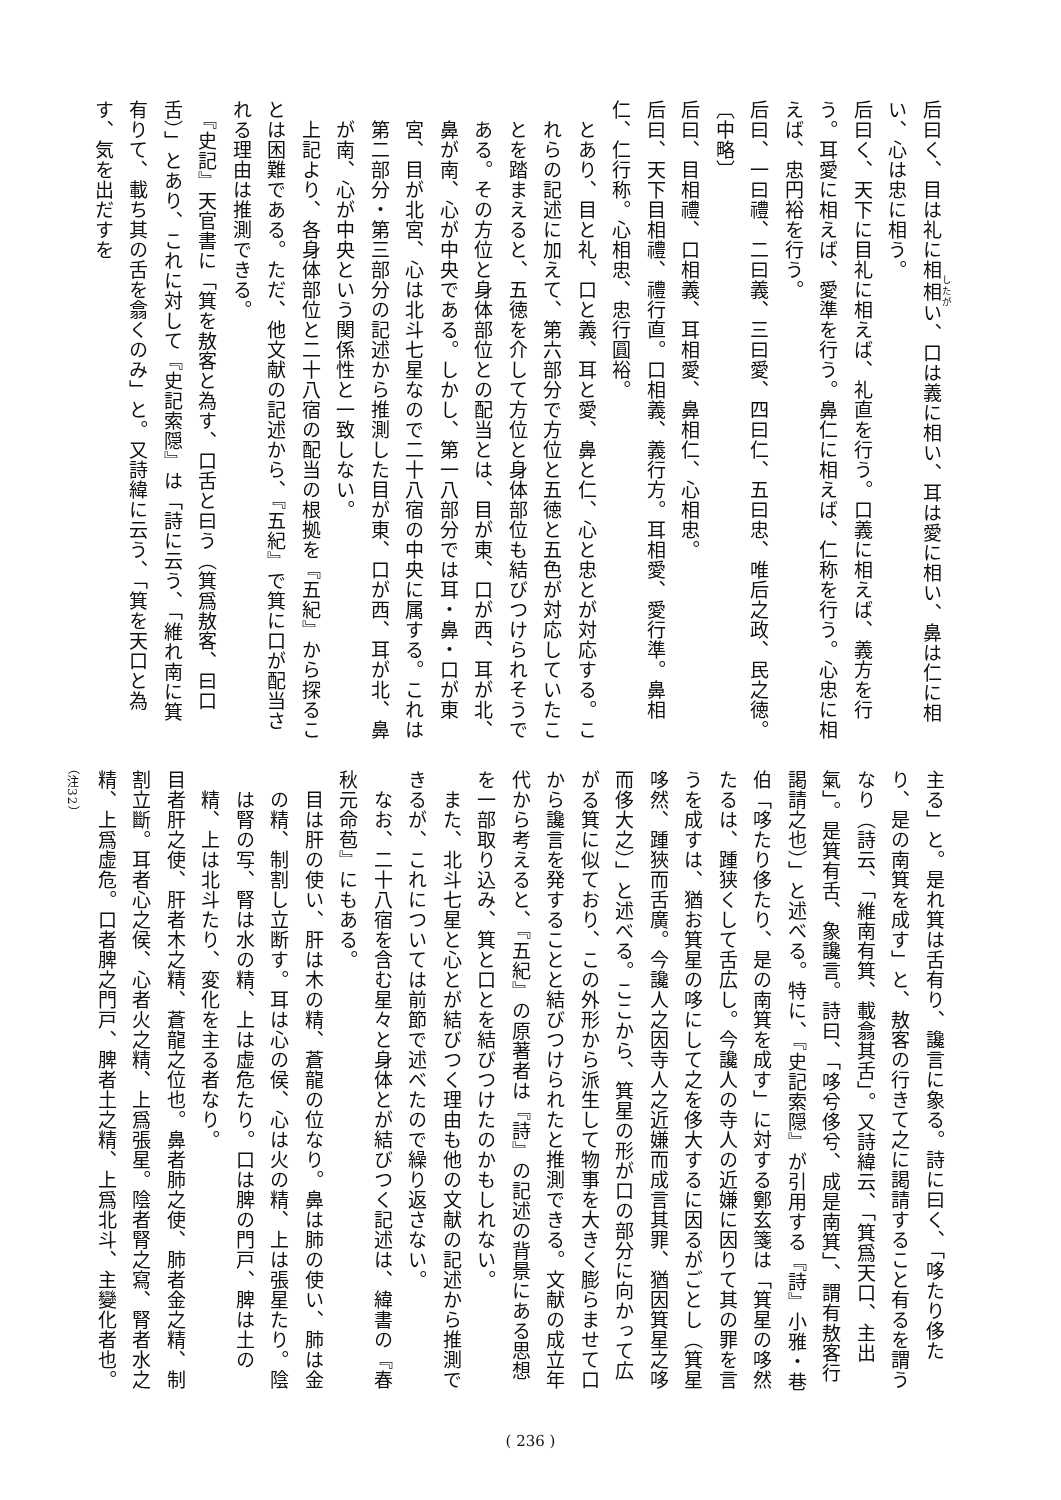后曰く、目は礼に相相い、口は義に相い、耳は愛に相い、鼻は仁に相い、心は忠に相う。
后曰く、天下に目礼に相えば、礼直を行う。口義に相えば、義方を行う。耳愛に相えば、愛準を行う。鼻仁に相えば、仁称を行う。心忠に相えば、忠円裕を行う。
后曰、一曰禮、二曰義、三曰愛、四曰仁、五曰忠、唯后之政、民之徳。
〔中略〕
后曰、目相禮、口相義、耳相愛、鼻相仁、心相忠。
后曰、天下目相禮、禮行直。口相義、義行方。耳相愛、愛行準。鼻相仁、仁行称。心相忠、忠行圓裕。
とあり、目と礼、口と義、耳と愛、鼻と仁、心と忠とが対応する。これらの記述に加えて、第六部分で方位と五徳と五色が対応していたことを踏まえると、五徳を介して方位と身体部位も結びつけられそうである。その方位と身体部位との配当とは、目が東、口が西、耳が北、鼻が南、心が中央である。しかし、第一八部分では耳・鼻・口が東宮、目が北宮、心は北斗七星なので二十八宿の中央に属する。これは第二部分・第三部分の記述から推測した目が東、口が西、耳が北、鼻が南、心が中央という関係性と一致しない。
　上記より、各身体部位と二十八宿の配当の根拠を『五紀』から探ることは困難である。ただ、他文献の記述から、『五紀』で箕に口が配当される理由は推測できる。
　『史記』天官書に「箕を敖客と為す、口舌と曰う（箕爲敖客、曰口舌）」とあり、これに対して『史記索隠』は「詩に云う、「維れ南に箕有りて、載ち其の舌を翕くのみ」と。又詩緯に云う、「箕を天口と為す、気を出だすを
主る」と。是れ箕は舌有り、讒言に象る。詩に曰く、「哆たり侈たり、是の南箕を成す」と、敖客の行きて之に謁請すること有るを謂うなり（詩云、「維南有箕、載翕其舌」。又詩緯云、「箕爲天口、主出氣」。是箕有舌、象讒言。詩曰、「哆兮侈兮、成是南箕」、謂有敖客行謁請之也）」と述べる。特に、『史記索隠』が引用する『詩』小雅・巷伯「哆たり侈たり、是の南箕を成す」に対する鄭玄箋は「箕星の哆然たるは、踵狭くして舌広し。今讒人の寺人の近嫌に因りて其の罪を言うを成すは、猶お箕星の哆にして之を侈大するに因るがごとし（箕星哆然、踵狹而舌廣。今讒人之因寺人之近嫌而成言其罪、猶因箕星之哆而侈大之）」と述べる。ここから、箕星の形が口の部分に向かって広がる箕に似ており、この外形から派生して物事を大きく膨らませて口から讒言を発することと結びつけられたと推測できる。文献の成立年代から考えると、『五紀』の原著者は『詩』の記述の背景にある思想を一部取り込み、箕と口とを結びつけたのかもしれない。
　また、北斗七星と心とが結びつく理由も他の文献の記述から推測できるが、これについては前節で述べたので繰り返さない。
　なお、二十八宿を含む星々と身体とが結びつく記述は、緯書の『春秋元命苞』にもある。
目は肝の使い、肝は木の精、蒼龍の位なり。鼻は肺の使い、肺は金の精、制割し立断す。耳は心の侯、心は火の精、上は張星たり。陰は腎の写、腎は水の精、上は虚危たり。口は脾の門戸、脾は土の精、上は北斗たり、変化を主る者なり。
目者肝之使、肝者木之精、蒼龍之位也。鼻者肺之使、肺者金之精、制割立斷。耳者心之侯、心者火之精、上爲張星。陰者腎之寫、腎者水之精、上爲虚危。口者脾之門戸、脾者土之精、上爲北斗、主變化者也。（注32）
( 236 )